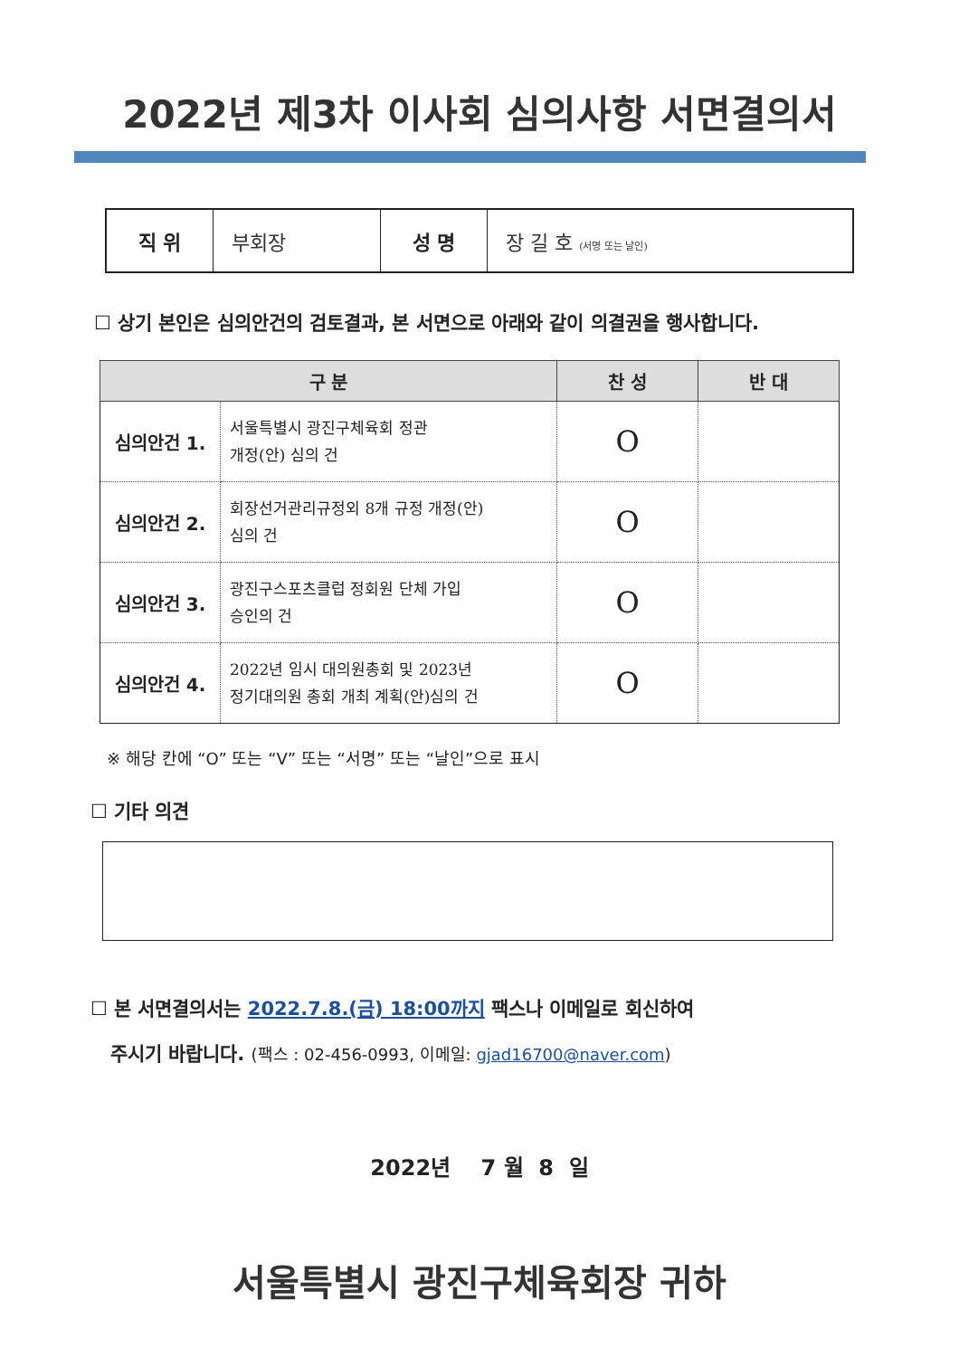2022년 제3차 이사회 심의사항 서면결의서
| 직 위 | 부회장 | 성 명 | 장 길 호 (서명 또는 날인) |
☐ 상기 본인은 심의안건의 검토결과, 본 서면으로 아래와 같이 의결권을 행사합니다.
| 구 분 | | 찬 성 | 반 대 |
| --- | --- | --- | --- |
| 심의안건 1. | 서울특별시 광진구체육회 정관 개정(안) 심의 건 | O | |
| 심의안건 2. | 회장선거관리규정외 8개 규정 개정(안) 심의 건 | O | |
| 심의안건 3. | 광진구스포츠클럽 정회원 단체 가입 승인의 건 | O | |
| 심의안건 4. | 2022년 임시 대의원총회 및 2023년 정기대의원 총회 개최 계획(안)심의 건 | O | |
※ 해당 칸에 “O” 또는 “V” 또는 “서명” 또는 “날인”으로 표시
☐ 기타 의견
☐ 본 서면결의서는 2022.7.8.(금) 18:00까지 팩스나 이메일로 회신하여
주시기 바랍니다. (팩스 : 02-456-0993, 이메일: gjad16700@naver.com)
2022년 7 월 8 일
서울특별시 광진구체육회장 귀하